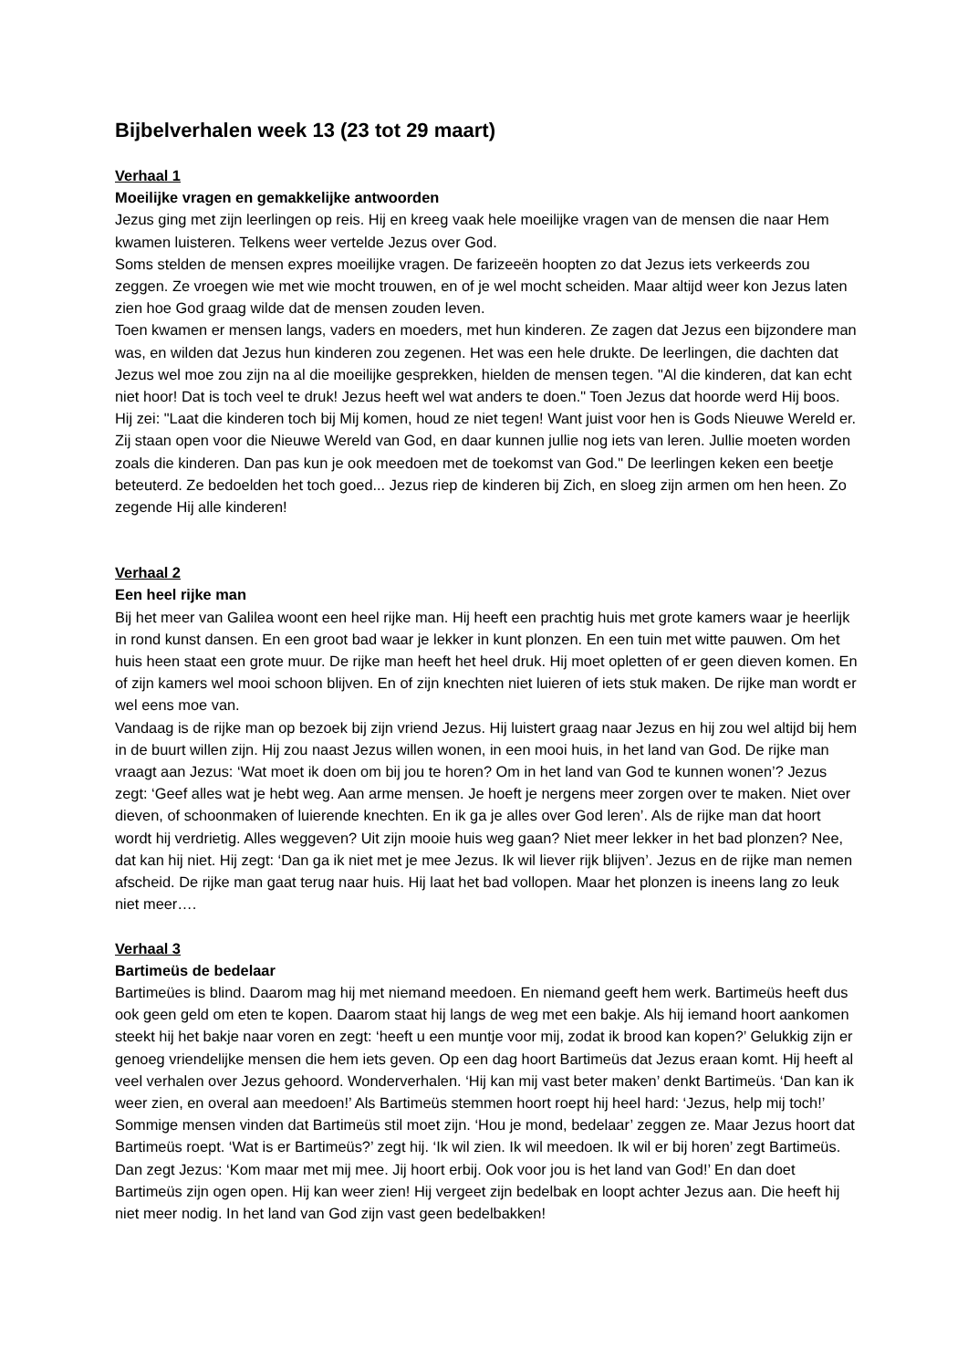Bijbelverhalen week 13 (23 tot 29 maart)
Verhaal 1
Moeilijke vragen en gemakkelijke antwoorden
Jezus ging met zijn leerlingen op reis. Hij en kreeg vaak hele moeilijke vragen van de mensen die naar Hem kwamen luisteren. Telkens weer vertelde Jezus over God.
Soms stelden de mensen expres moeilijke vragen. De farizeeën hoopten zo dat Jezus iets verkeerds zou zeggen. Ze vroegen wie met wie mocht trouwen, en of je wel mocht scheiden. Maar altijd weer kon Jezus laten zien hoe God graag wilde dat de mensen zouden leven.
Toen kwamen er mensen langs, vaders en moeders, met hun kinderen. Ze zagen dat Jezus een bijzondere man was, en wilden dat Jezus hun kinderen zou zegenen. Het was een hele drukte. De leerlingen, die dachten dat Jezus wel moe zou zijn na al die moeilijke gesprekken, hielden de mensen tegen. "Al die kinderen, dat kan echt niet hoor! Dat is toch veel te druk! Jezus heeft wel wat anders te doen." Toen Jezus dat hoorde werd Hij boos. Hij zei: "Laat die kinderen toch bij Mij komen, houd ze niet tegen! Want juist voor hen is Gods Nieuwe Wereld er. Zij staan open voor die Nieuwe Wereld van God, en daar kunnen jullie nog iets van leren. Jullie moeten worden zoals die kinderen. Dan pas kun je ook meedoen met de toekomst van God." De leerlingen keken een beetje beteuterd. Ze bedoelden het toch goed... Jezus riep de kinderen bij Zich, en sloeg zijn armen om hen heen. Zo zegende Hij alle kinderen!
Verhaal 2
Een heel rijke man
Bij het meer van Galilea woont een heel rijke man. Hij heeft een prachtig huis met grote kamers waar je heerlijk in rond kunst dansen. En een groot bad waar je lekker in kunt plonzen. En een tuin met witte pauwen. Om het huis heen staat een grote muur. De rijke man heeft het heel druk. Hij moet opletten of er geen dieven komen. En of zijn kamers wel mooi schoon blijven. En of zijn knechten niet luieren of iets stuk maken. De rijke man wordt er wel eens moe van.
Vandaag is de rijke man op bezoek bij zijn vriend Jezus. Hij luistert graag naar Jezus en hij zou wel altijd bij hem in de buurt willen zijn. Hij zou naast Jezus willen wonen, in een mooi huis, in het land van God. De rijke man vraagt aan Jezus: ‘Wat moet ik doen om bij jou te horen? Om in het land van God te kunnen wonen’? Jezus zegt: ‘Geef alles wat je hebt weg. Aan arme mensen. Je hoeft je nergens meer zorgen over te maken. Niet over dieven, of schoonmaken of luierende knechten. En ik ga je alles over God leren’. Als de rijke man dat hoort wordt hij verdrietig. Alles weggeven? Uit zijn mooie huis weg gaan? Niet meer lekker in het bad plonzen? Nee, dat kan hij niet. Hij zegt: ‘Dan ga ik niet met je mee Jezus. Ik wil liever rijk blijven’. Jezus en de rijke man nemen afscheid. De rijke man gaat terug naar huis. Hij laat het bad vollopen. Maar het plonzen is ineens lang zo leuk niet meer….
Verhaal 3
Bartimeüs de bedelaar
Bartimeües is blind. Daarom mag hij met niemand meedoen. En niemand geeft hem werk. Bartimeüs heeft dus ook geen geld om eten te kopen. Daarom staat hij langs de weg met een bakje. Als hij iemand hoort aankomen steekt hij het bakje naar voren en zegt: ‘heeft u een muntje voor mij, zodat ik brood kan kopen?’ Gelukkig zijn er genoeg vriendelijke mensen die hem iets geven. Op een dag hoort Bartimeüs dat Jezus eraan komt. Hij heeft al veel verhalen over Jezus gehoord. Wonderverhalen. ‘Hij kan mij vast beter maken’ denkt Bartimeüs. ‘Dan kan ik weer zien, en overal aan meedoen!’ Als Bartimeüs stemmen hoort roept hij heel hard: ‘Jezus, help mij toch!’ Sommige mensen vinden dat Bartimeüs stil moet zijn. ‘Hou je mond, bedelaar’ zeggen ze. Maar Jezus hoort dat Bartimeüs roept. ‘Wat is er Bartimeüs?’ zegt hij. ‘Ik wil zien. Ik wil meedoen. Ik wil er bij horen’ zegt Bartimeüs. Dan zegt Jezus: ‘Kom maar met mij mee. Jij hoort erbij. Ook voor jou is het land van God!’ En dan doet Bartimeüs zijn ogen open. Hij kan weer zien! Hij vergeet zijn bedelbak en loopt achter Jezus aan. Die heeft hij niet meer nodig. In het land van God zijn vast geen bedelbakken!